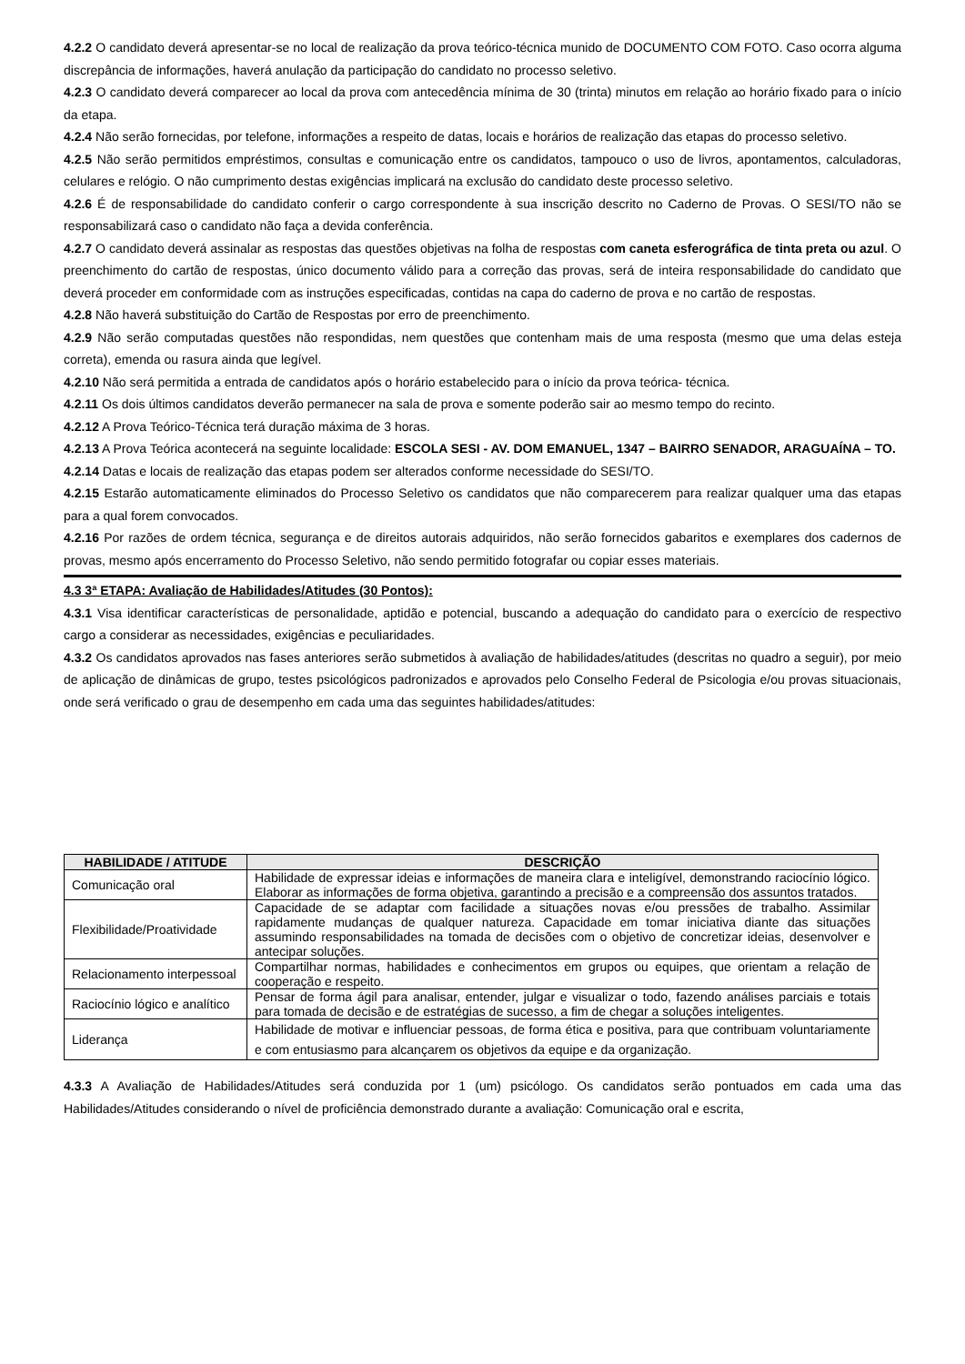4.2.2 O candidato deverá apresentar-se no local de realização da prova teórico-técnica munido de DOCUMENTO COM FOTO. Caso ocorra alguma discrepância de informações, haverá anulação da participação do candidato no processo seletivo.
4.2.3 O candidato deverá comparecer ao local da prova com antecedência mínima de 30 (trinta) minutos em relação ao horário fixado para o início da etapa.
4.2.4 Não serão fornecidas, por telefone, informações a respeito de datas, locais e horários de realização das etapas do processo seletivo.
4.2.5 Não serão permitidos empréstimos, consultas e comunicação entre os candidatos, tampouco o uso de livros, apontamentos, calculadoras, celulares e relógio. O não cumprimento destas exigências implicará na exclusão do candidato deste processo seletivo.
4.2.6 É de responsabilidade do candidato conferir o cargo correspondente à sua inscrição descrito no Caderno de Provas. O SESI/TO não se responsabilizará caso o candidato não faça a devida conferência.
4.2.7 O candidato deverá assinalar as respostas das questões objetivas na folha de respostas com caneta esferográfica de tinta preta ou azul. O preenchimento do cartão de respostas, único documento válido para a correção das provas, será de inteira responsabilidade do candidato que deverá proceder em conformidade com as instruções especificadas, contidas na capa do caderno de prova e no cartão de respostas.
4.2.8 Não haverá substituição do Cartão de Respostas por erro de preenchimento.
4.2.9 Não serão computadas questões não respondidas, nem questões que contenham mais de uma resposta (mesmo que uma delas esteja correta), emenda ou rasura ainda que legível.
4.2.10 Não será permitida a entrada de candidatos após o horário estabelecido para o início da prova teórica- técnica.
4.2.11 Os dois últimos candidatos deverão permanecer na sala de prova e somente poderão sair ao mesmo tempo do recinto.
4.2.12 A Prova Teórico-Técnica terá duração máxima de 3 horas.
4.2.13 A Prova Teórica acontecerá na seguinte localidade: ESCOLA SESI - AV. DOM EMANUEL, 1347 – BAIRRO SENADOR, ARAGUAÍNA – TO.
4.2.14 Datas e locais de realização das etapas podem ser alterados conforme necessidade do SESI/TO.
4.2.15 Estarão automaticamente eliminados do Processo Seletivo os candidatos que não comparecerem para realizar qualquer uma das etapas para a qual forem convocados.
4.2.16 Por razões de ordem técnica, segurança e de direitos autorais adquiridos, não serão fornecidos gabaritos e exemplares dos cadernos de provas, mesmo após encerramento do Processo Seletivo, não sendo permitido fotografar ou copiar esses materiais.
4.3 3ª ETAPA: Avaliação de Habilidades/Atitudes (30 Pontos):
4.3.1 Visa identificar características de personalidade, aptidão e potencial, buscando a adequação do candidato para o exercício de respectivo cargo a considerar as necessidades, exigências e peculiaridades.
4.3.2 Os candidatos aprovados nas fases anteriores serão submetidos à avaliação de habilidades/atitudes (descritas no quadro a seguir), por meio de aplicação de dinâmicas de grupo, testes psicológicos padronizados e aprovados pelo Conselho Federal de Psicologia e/ou provas situacionais, onde será verificado o grau de desempenho em cada uma das seguintes habilidades/atitudes:
| HABILIDADE / ATITUDE | DESCRIÇÃO |
| --- | --- |
| Comunicação oral | Habilidade de expressar ideias e informações de maneira clara e inteligível, demonstrando raciocínio lógico. Elaborar as informações de forma objetiva, garantindo a precisão e a compreensão dos assuntos tratados. |
| Flexibilidade/Proatividade | Capacidade de se adaptar com facilidade a situações novas e/ou pressões de trabalho. Assimilar rapidamente mudanças de qualquer natureza. Capacidade em tomar iniciativa diante das situações assumindo responsabilidades na tomada de decisões com o objetivo de concretizar ideias, desenvolver e antecipar soluções. |
| Relacionamento interpessoal | Compartilhar normas, habilidades e conhecimentos em grupos ou equipes, que orientam a relação de cooperação e respeito. |
| Raciocínio lógico e analítico | Pensar de forma ágil para analisar, entender, julgar e visualizar o todo, fazendo análises parciais e totais para tomada de decisão e de estratégias de sucesso, a fim de chegar a soluções inteligentes. |
| Liderança | Habilidade de motivar e influenciar pessoas, de forma ética e positiva, para que contribuam voluntariamente e com entusiasmo para alcançarem os objetivos da equipe e da organização. |
4.3.3 A Avaliação de Habilidades/Atitudes será conduzida por 1 (um) psicólogo. Os candidatos serão pontuados em cada uma das Habilidades/Atitudes considerando o nível de proficiência demonstrado durante a avaliação: Comunicação oral e escrita,